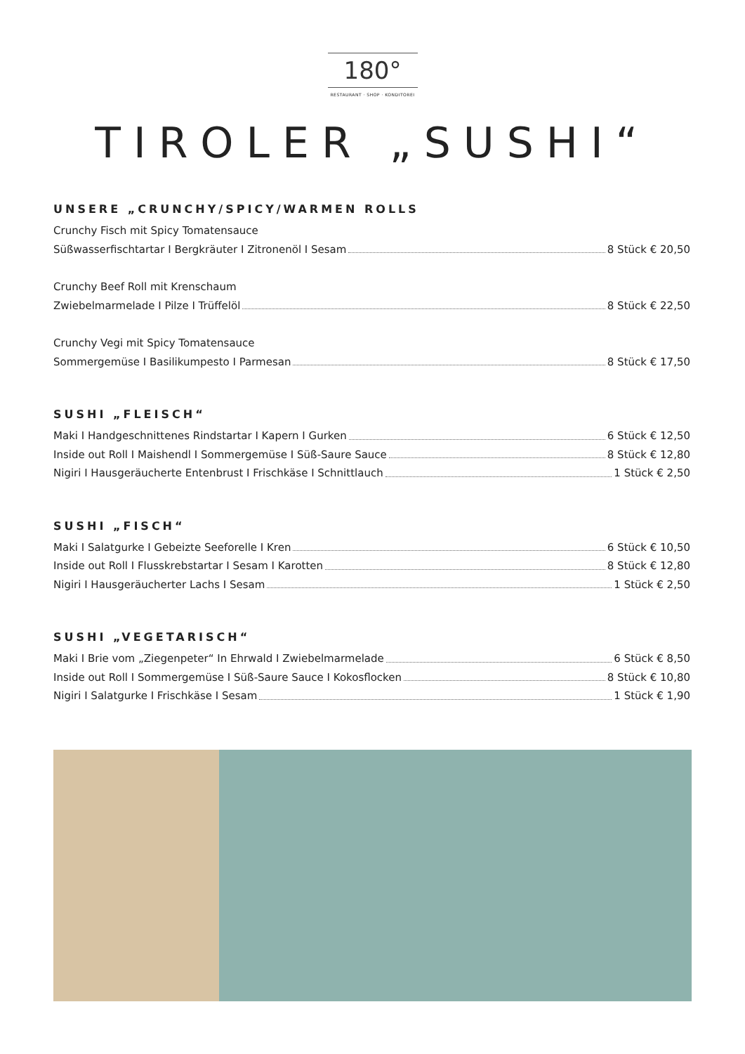180°
RESTAURANT · SHOP · KONDITOREI
TIROLER „SUSHI“
UNSERE „CRUNCHY/SPICY/WARMEN ROLLS
Crunchy Fisch mit Spicy Tomatensauce
Süßwasserfischtartar I Bergkräuter I Zitronenöl I Sesam 8 Stück € 20,50
Crunchy Beef Roll mit Krenschaum
Zwiebelmarmelade I Pilze I Trüffelöl 8 Stück € 22,50
Crunchy Vegi mit Spicy Tomatensauce
Sommergemüse I Basilikumpesto I Parmesan 8 Stück € 17,50
SUSHI „FLEISCH“
Maki I Handgeschnittenes Rindstartar I Kapern I Gurken 6 Stück € 12,50
Inside out Roll I Maishendl I Sommergemüse I Süß-Saure Sauce 8 Stück € 12,80
Nigiri I Hausgeräucherte Entenbrust I Frischkäse I Schnittlauch 1 Stück € 2,50
SUSHI „FISCH“
Maki I Salatgurke I Gebeizte Seeforelle I Kren 6 Stück € 10,50
Inside out Roll I Flusskrebstartar I Sesam I Karotten 8 Stück € 12,80
Nigiri I Hausgeräucherter Lachs I Sesam 1 Stück € 2,50
SUSHI „VEGETARISCH“
Maki I Brie vom „Ziegenpeter“ In Ehrwald I Zwiebelmarmelade 6 Stück € 8,50
Inside out Roll I Sommergemüse I Süß-Saure Sauce I Kokosflocken 8 Stück € 10,80
Nigiri I Salatgurke I Frischkäse I Sesam 1 Stück € 1,90